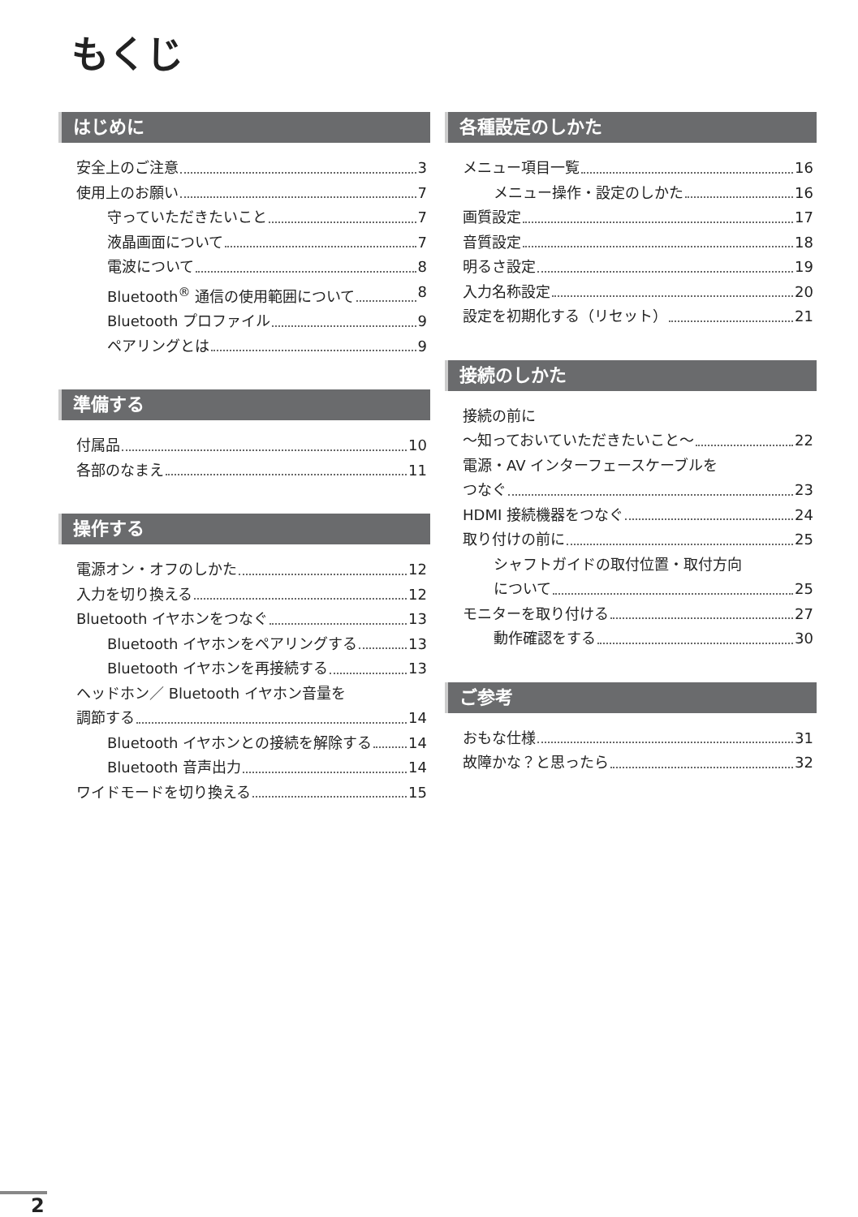もくじ
はじめに
安全上のご注意 3
使用上のお願い 7
守っていただきたいこと 7
液晶画面について 7
電波について 8
Bluetooth<sup>®</sup> 通信の使用範囲について 8
Bluetooth プロファイル 9
ペアリングとは 9
準備する
付属品 10
各部のなまえ 11
操作する
電源オン・オフのしかた 12
入力を切り換える 12
Bluetooth イヤホンをつなぐ 13
Bluetooth イヤホンをペアリングする 13
Bluetooth イヤホンを再接続する 13
ヘッドホン／ Bluetooth イヤホン音量を
調節する 14
Bluetooth イヤホンとの接続を解除する 14
Bluetooth 音声出力 14
ワイドモードを切り換える 15
各種設定のしかた
メニュー項目一覧 16
メニュー操作・設定のしかた 16
画質設定 17
音質設定 18
明るさ設定 19
入力名称設定 20
設定を初期化する（リセット） 21
接続のしかた
接続の前に
～知っておいていただきたいこと～ 22
電源・AV インターフェースケーブルを
つなぐ 23
HDMI 接続機器をつなぐ 24
取り付けの前に 25
シャフトガイドの取付位置・取付方向
について 25
モニターを取り付ける 27
動作確認をする 30
ご参考
おもな仕様 31
故障かな？と思ったら 32
2